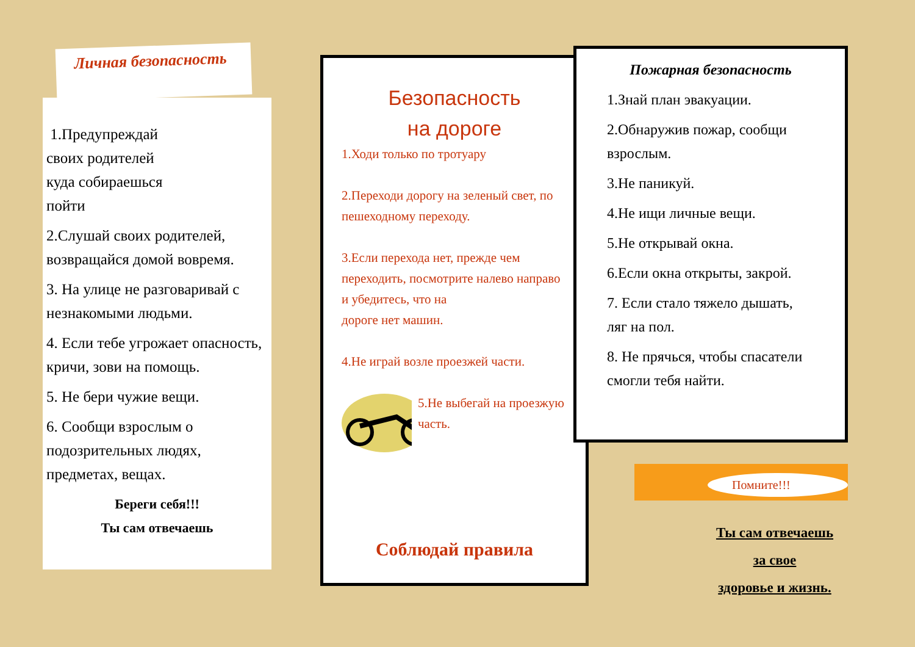Личная безопасность
1.Предупреждай
своих родителей
куда собираешься
пойти
2.Слушай своих родителей, возвращайся домой вовремя.
3. На улице не разговаривай с незнакомыми людьми.
4. Если тебе угрожает опасность, кричи, зови на помощь.
5. Не бери чужие вещи.
6. Сообщи взрослым о подозрительных людях, предметах, вещах.
Береги себя!!!
Ты сам отвечаешь
Безопасность
на дороге
1.Ходи только по тротуару
2.Переходи дорогу на зеленый свет, по пешеходному переходу.
3.Если перехода нет, прежде чем переходить, посмотрите налево направо и убедитесь, что на
дороге нет машин.
4.Не играй возле проезжей части.
5.Не выбегай на проезжую часть.
Соблюдай правила
Пожарная безопасность
1.Знай план эвакуации.
2.Обнаружив пожар, сообщи взрослым.
3.Не паникуй.
4.Не ищи личные вещи.
5.Не открывай окна.
6.Если окна открыты, закрой.
7. Если стало тяжело дышать, ляг на пол.
8. Не прячься, чтобы спасатели смогли тебя найти.
Помните!!!
Ты сам отвечаешь
за свое
здоровье и жизнь.